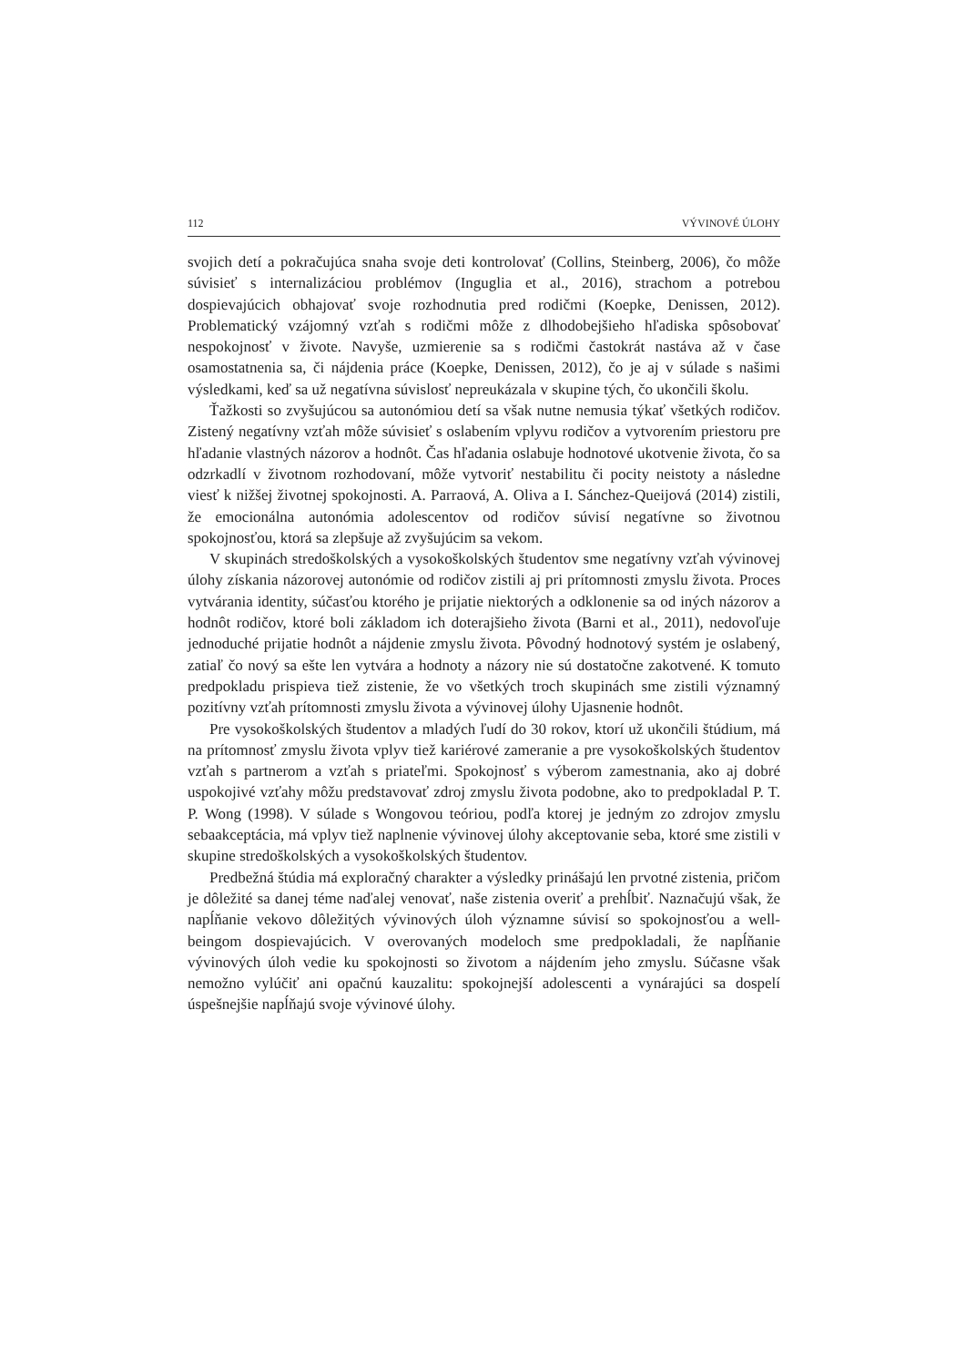112 VÝVINOVÉ ÚLOHY
svojich detí a pokračujúca snaha svoje deti kontrolovať (Collins, Steinberg, 2006), čo môže súvisieť s internalizáciou problémov (Inguglia et al., 2016), strachom a potrebou dospievajúcich obhajovať svoje rozhodnutia pred rodičmi (Koepke, Denissen, 2012). Problematický vzájomný vzťah s rodičmi môže z dlhodobejšieho hľadiska spôsobovať nespokojnosť v živote. Navyše, uzmierenie sa s rodičmi častokrát nastáva až v čase osamostatnenia sa, či nájdenia práce (Koepke, Denissen, 2012), čo je aj v súlade s našimi výsledkami, keď sa už negatívna súvislosť nepreukázala v skupine tých, čo ukončili školu.
Ťažkosti so zvyšujúcou sa autonómiou detí sa však nutne nemusia týkať všetkých rodičov. Zistený negatívny vzťah môže súvisieť s oslabením vplyvu rodičov a vytvorením priestoru pre hľadanie vlastných názorov a hodnôt. Čas hľadania oslabuje hodnotové ukotvenie života, čo sa odzrkadlí v životnom rozhodovaní, môže vytvoriť nestabilitu či pocity neistoty a následne viesť k nižšej životnej spokojnosti. A. Parraová, A. Oliva a I. Sánchez-Queijová (2014) zistili, že emocionálna autonómia adolescentov od rodičov súvisí negatívne so životnou spokojnosťou, ktorá sa zlepšuje až zvyšujúcim sa vekom.
V skupinách stredoškolských a vysokoškolských študentov sme negatívny vzťah vývinovej úlohy získania názorovej autonómie od rodičov zistili aj pri prítomnosti zmyslu života. Proces vytvárania identity, súčasťou ktorého je prijatie niektorých a odklonenie sa od iných názorov a hodnôt rodičov, ktoré boli základom ich doterajšieho života (Barni et al., 2011), nedovoľuje jednoduché prijatie hodnôt a nájdenie zmyslu života. Pôvodný hodnotový systém je oslabený, zatiaľ čo nový sa ešte len vytvára a hodnoty a názory nie sú dostatočne zakotvené. K tomuto predpokladu prispieva tiež zistenie, že vo všetkých troch skupinách sme zistili významný pozitívny vzťah prítomnosti zmyslu života a vývinovej úlohy Ujasnenie hodnôt.
Pre vysokoškolských študentov a mladých ľudí do 30 rokov, ktorí už ukončili štúdium, má na prítomnosť zmyslu života vplyv tiež kariérové zameranie a pre vysokoškolských študentov vzťah s partnerom a vzťah s priateľmi. Spokojnosť s výberom zamestnania, ako aj dobré uspokojivé vzťahy môžu predstavovať zdroj zmyslu života podobne, ako to predpokladal P. T. P. Wong (1998). V súlade s Wongovou teóriou, podľa ktorej je jedným zo zdrojov zmyslu sebaakceptácia, má vplyv tiež naplnenie vývinovej úlohy akceptovanie seba, ktoré sme zistili v skupine stredoškolských a vysokoškolských študentov.
Predbežná štúdia má exploračný charakter a výsledky prinášajú len prvotné zistenia, pričom je dôležité sa danej téme naďalej venovať, naše zistenia overiť a prehĺbiť. Naznačujú však, že napĺňanie vekovo dôležitých vývinových úloh významne súvisí so spokojnosťou a well-beingom dospievajúcich. V overovaných modeloch sme predpokladali, že napĺňanie vývinových úloh vedie ku spokojnosti so životom a nájdením jeho zmyslu. Súčasne však nemožno vylúčiť ani opačnú kauzalitu: spokojnejší adolescenti a vynárajúci sa dospelí úspešnejšie napĺňajú svoje vývinové úlohy.